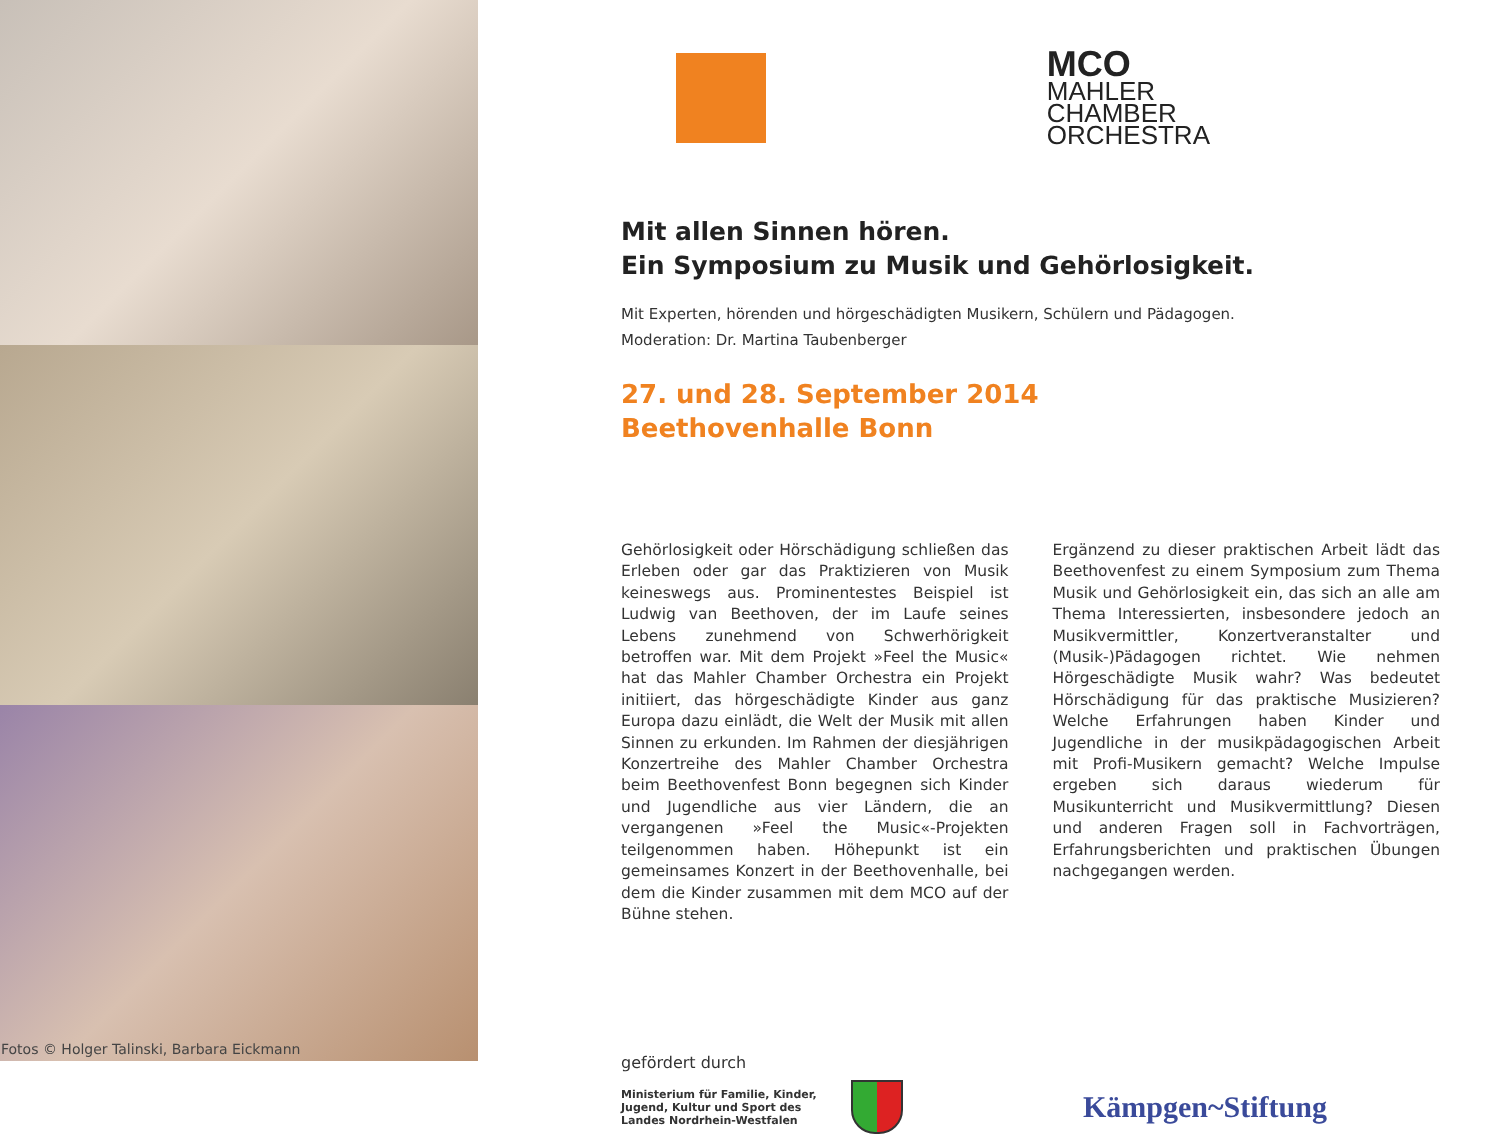Fotos © Holger Talinski, Barbara Eickmann
MCO
MAHLER
CHAMBER
ORCHESTRA
Mit allen Sinnen hören.
Ein Symposium zu Musik und Gehörlosigkeit.
Mit Experten, hörenden und hörgeschädigten Musikern, Schülern und Pädagogen.
Moderation: Dr. Martina Taubenberger
27. und 28. September 2014
Beethovenhalle Bonn
Gehörlosigkeit oder Hörschädigung schließen das Erleben oder gar das Praktizieren von Musik keineswegs aus. Prominentestes Beispiel ist Ludwig van Beethoven, der im Laufe seines Lebens zunehmend von Schwerhörigkeit betroffen war. Mit dem Projekt »Feel the Music« hat das Mahler Chamber Orchestra ein Projekt initiiert, das hörgeschädigte Kinder aus ganz Europa dazu einlädt, die Welt der Musik mit allen Sinnen zu erkunden. Im Rahmen der diesjährigen Konzertreihe des Mahler Chamber Orchestra beim Beethovenfest Bonn begegnen sich Kinder und Jugendliche aus vier Ländern, die an vergangenen »Feel the Music«-Projekten teilgenommen haben. Höhepunkt ist ein gemeinsames Konzert in der Beethovenhalle, bei dem die Kinder zusammen mit dem MCO auf der Bühne stehen.
Ergänzend zu dieser praktischen Arbeit lädt das Beethovenfest zu einem Symposium zum Thema Musik und Gehörlosigkeit ein, das sich an alle am Thema Interessierten, insbesondere jedoch an Musikvermittler, Konzertveranstalter und (Musik-)Pädagogen richtet. Wie nehmen Hörgeschädigte Musik wahr? Was bedeutet Hörschädigung für das praktische Musizieren? Welche Erfahrungen haben Kinder und Jugendliche in der musikpädagogischen Arbeit mit Profi-Musikern gemacht? Welche Impulse ergeben sich daraus wiederum für Musikunterricht und Musikvermittlung? Diesen und anderen Fragen soll in Fachvorträgen, Erfahrungsberichten und praktischen Übungen nachgegangen werden.
gefördert durch
Ministerium für Familie, Kinder, Jugend, Kultur und Sport des Landes Nordrhein-Westfalen
Kämpgen~Stiftung